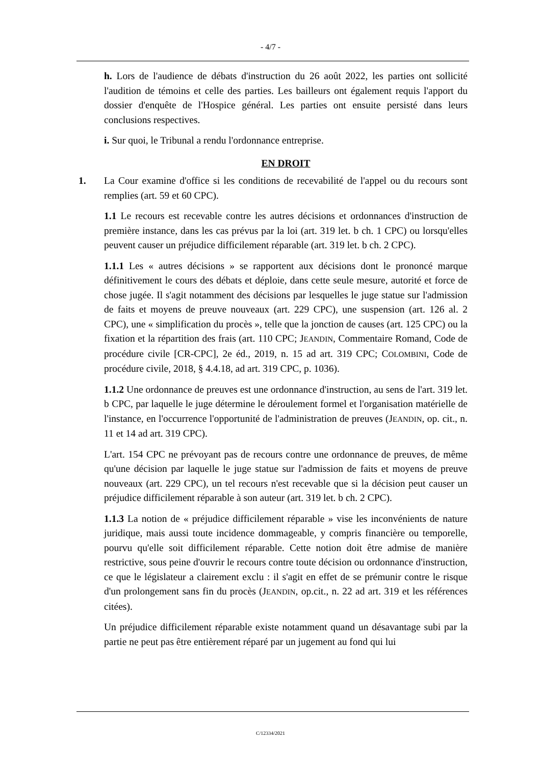- 4/7 -
h. Lors de l'audience de débats d'instruction du 26 août 2022, les parties ont sollicité l'audition de témoins et celle des parties. Les bailleurs ont également requis l'apport du dossier d'enquête de l'Hospice général. Les parties ont ensuite persisté dans leurs conclusions respectives.
i. Sur quoi, le Tribunal a rendu l'ordonnance entreprise.
EN DROIT
1. La Cour examine d'office si les conditions de recevabilité de l'appel ou du recours sont remplies (art. 59 et 60 CPC).
1.1 Le recours est recevable contre les autres décisions et ordonnances d'instruction de première instance, dans les cas prévus par la loi (art. 319 let. b ch. 1 CPC) ou lorsqu'elles peuvent causer un préjudice difficilement réparable (art. 319 let. b ch. 2 CPC).
1.1.1 Les « autres décisions » se rapportent aux décisions dont le prononcé marque définitivement le cours des débats et déploie, dans cette seule mesure, autorité et force de chose jugée. Il s'agit notamment des décisions par lesquelles le juge statue sur l'admission de faits et moyens de preuve nouveaux (art. 229 CPC), une suspension (art. 126 al. 2 CPC), une « simplification du procès », telle que la jonction de causes (art. 125 CPC) ou la fixation et la répartition des frais (art. 110 CPC; JEANDIN, Commentaire Romand, Code de procédure civile [CR-CPC], 2e éd., 2019, n. 15 ad art. 319 CPC; COLOMBINI, Code de procédure civile, 2018, § 4.4.18, ad art. 319 CPC, p. 1036).
1.1.2 Une ordonnance de preuves est une ordonnance d'instruction, au sens de l'art. 319 let. b CPC, par laquelle le juge détermine le déroulement formel et l'organisation matérielle de l'instance, en l'occurrence l'opportunité de l'administration de preuves (JEANDIN, op. cit., n. 11 et 14 ad art. 319 CPC).
L'art. 154 CPC ne prévoyant pas de recours contre une ordonnance de preuves, de même qu'une décision par laquelle le juge statue sur l'admission de faits et moyens de preuve nouveaux (art. 229 CPC), un tel recours n'est recevable que si la décision peut causer un préjudice difficilement réparable à son auteur (art. 319 let. b ch. 2 CPC).
1.1.3 La notion de « préjudice difficilement réparable » vise les inconvénients de nature juridique, mais aussi toute incidence dommageable, y compris financière ou temporelle, pourvu qu'elle soit difficilement réparable. Cette notion doit être admise de manière restrictive, sous peine d'ouvrir le recours contre toute décision ou ordonnance d'instruction, ce que le législateur a clairement exclu : il s'agit en effet de se prémunir contre le risque d'un prolongement sans fin du procès (JEANDIN, op.cit., n. 22 ad art. 319 et les références citées).
Un préjudice difficilement réparable existe notamment quand un désavantage subi par la partie ne peut pas être entièrement réparé par un jugement au fond qui lui
C/12334/2021